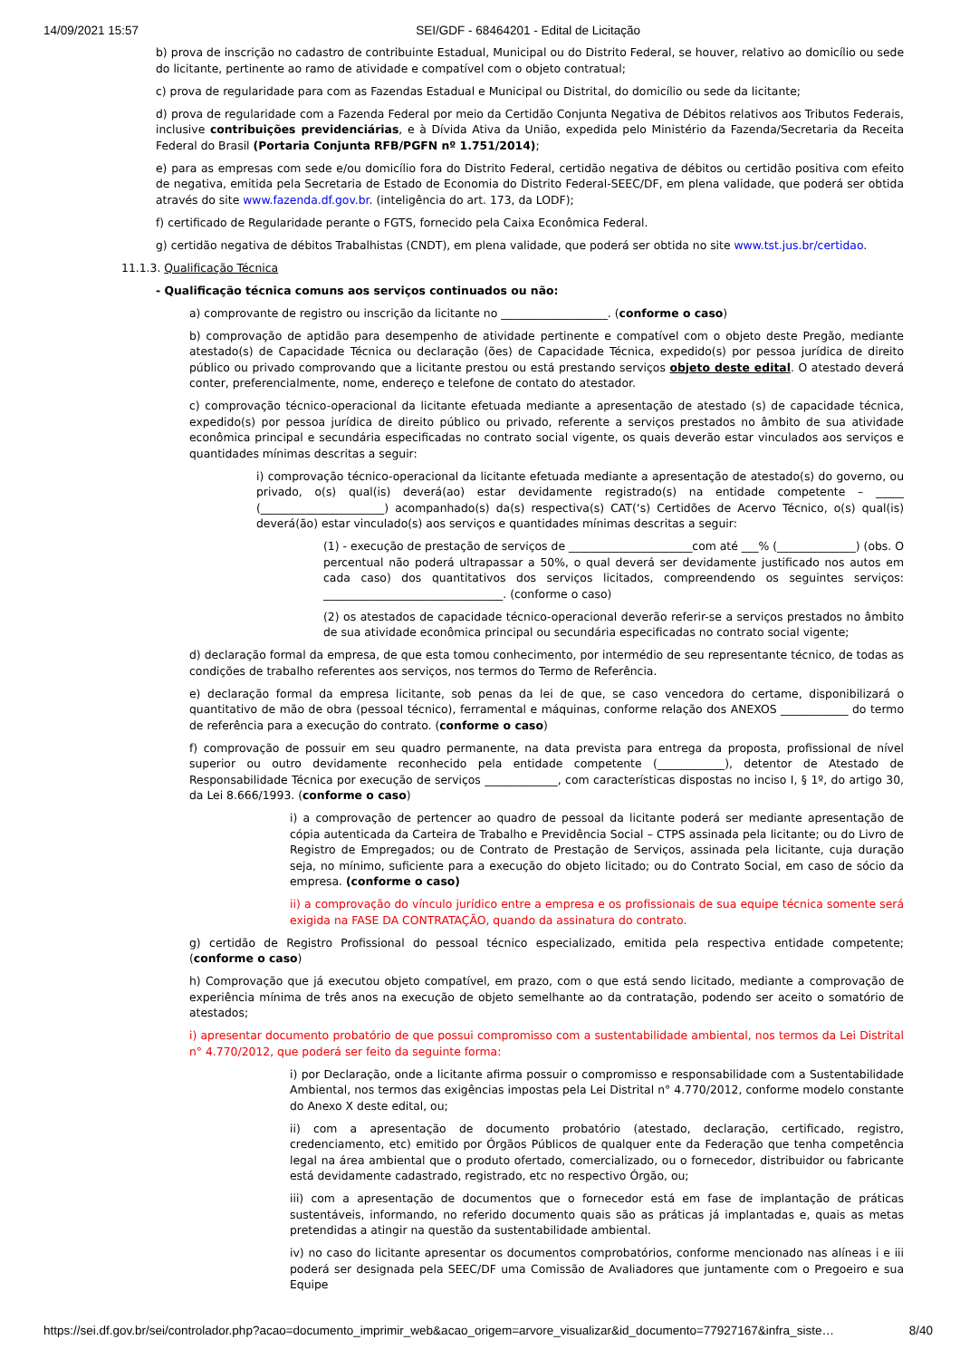14/09/2021 15:57 SEI/GDF - 68464201 - Edital de Licitação
b) prova de inscrição no cadastro de contribuinte Estadual, Municipal ou do Distrito Federal, se houver, relativo ao domicílio ou sede do licitante, pertinente ao ramo de atividade e compatível com o objeto contratual;
c) prova de regularidade para com as Fazendas Estadual e Municipal ou Distrital, do domicílio ou sede da licitante;
d) prova de regularidade com a Fazenda Federal por meio da Certidão Conjunta Negativa de Débitos relativos aos Tributos Federais, inclusive contribuições previdenciárias, e à Dívida Ativa da União, expedida pelo Ministério da Fazenda/Secretaria da Receita Federal do Brasil (Portaria Conjunta RFB/PGFN nº 1.751/2014);
e) para as empresas com sede e/ou domicílio fora do Distrito Federal, certidão negativa de débitos ou certidão positiva com efeito de negativa, emitida pela Secretaria de Estado de Economia do Distrito Federal-SEEC/DF, em plena validade, que poderá ser obtida através do site www.fazenda.df.gov.br. (inteligência do art. 173, da LODF);
f) certificado de Regularidade perante o FGTS, fornecido pela Caixa Econômica Federal.
g) certidão negativa de débitos Trabalhistas (CNDT), em plena validade, que poderá ser obtida no site www.tst.jus.br/certidao.
11.1.3. Qualificação Técnica
- Qualificação técnica comuns aos serviços continuados ou não:
a) comprovante de registro ou inscrição da licitante no ___________________. (conforme o caso)
b) comprovação de aptidão para desempenho de atividade pertinente e compatível com o objeto deste Pregão, mediante atestado(s) de Capacidade Técnica ou declaração (ões) de Capacidade Técnica, expedido(s) por pessoa jurídica de direito público ou privado comprovando que a licitante prestou ou está prestando serviços objeto deste edital. O atestado deverá conter, preferencialmente, nome, endereço e telefone de contato do atestador.
c) comprovação técnico-operacional da licitante efetuada mediante a apresentação de atestado (s) de capacidade técnica, expedido(s) por pessoa jurídica de direito público ou privado, referente a serviços prestados no âmbito de sua atividade econômica principal e secundária especificadas no contrato social vigente, os quais deverão estar vinculados aos serviços e quantidades mínimas descritas a seguir:
i) comprovação técnico-operacional da licitante efetuada mediante a apresentação de atestado(s) do governo, ou privado, o(s) qual(is) deverá(ao) estar devidamente registrado(s) na entidade competente – _____ (______________________) acompanhado(s) da(s) respectiva(s) CAT(‘s) Certidões de Acervo Técnico, o(s) qual(is) deverá(ão) estar vinculado(s) aos serviços e quantidades mínimas descritas a seguir:
(1) - execução de prestação de serviços de ______________________com até ___% (______________) (obs. O percentual não poderá ultrapassar a 50%, o qual deverá ser devidamente justificado nos autos em cada caso) dos quantitativos dos serviços licitados, compreendendo os seguintes serviços: ________________________________. (conforme o caso)
(2) os atestados de capacidade técnico-operacional deverão referir-se a serviços prestados no âmbito de sua atividade econômica principal ou secundária especificadas no contrato social vigente;
d) declaração formal da empresa, de que esta tomou conhecimento, por intermédio de seu representante técnico, de todas as condições de trabalho referentes aos serviços, nos termos do Termo de Referência.
e) declaração formal da empresa licitante, sob penas da lei de que, se caso vencedora do certame, disponibilizará o quantitativo de mão de obra (pessoal técnico), ferramental e máquinas, conforme relação dos ANEXOS ____________ do termo de referência para a execução do contrato. (conforme o caso)
f) comprovação de possuir em seu quadro permanente, na data prevista para entrega da proposta, profissional de nível superior ou outro devidamente reconhecido pela entidade competente (____________), detentor de Atestado de Responsabilidade Técnica por execução de serviços _____________, com características dispostas no inciso I, § 1º, do artigo 30, da Lei 8.666/1993. (conforme o caso)
i) a comprovação de pertencer ao quadro de pessoal da licitante poderá ser mediante apresentação de cópia autenticada da Carteira de Trabalho e Previdência Social – CTPS assinada pela licitante; ou do Livro de Registro de Empregados; ou de Contrato de Prestação de Serviços, assinada pela licitante, cuja duração seja, no mínimo, suficiente para a execução do objeto licitado; ou do Contrato Social, em caso de sócio da empresa. (conforme o caso)
ii) a comprovação do vínculo jurídico entre a empresa e os profissionais de sua equipe técnica somente será exigida na FASE DA CONTRATAÇÃO, quando da assinatura do contrato.
g) certidão de Registro Profissional do pessoal técnico especializado, emitida pela respectiva entidade competente; (conforme o caso)
h) Comprovação que já executou objeto compatível, em prazo, com o que está sendo licitado, mediante a comprovação de experiência mínima de três anos na execução de objeto semelhante ao da contratação, podendo ser aceito o somatório de atestados;
i) apresentar documento probatório de que possui compromisso com a sustentabilidade ambiental, nos termos da Lei Distrital n° 4.770/2012, que poderá ser feito da seguinte forma:
i) por Declaração, onde a licitante afirma possuir o compromisso e responsabilidade com a Sustentabilidade Ambiental, nos termos das exigências impostas pela Lei Distrital n° 4.770/2012, conforme modelo constante do Anexo X deste edital, ou;
ii) com a apresentação de documento probatório (atestado, declaração, certificado, registro, credenciamento, etc) emitido por Órgãos Públicos de qualquer ente da Federação que tenha competência legal na área ambiental que o produto ofertado, comercializado, ou o fornecedor, distribuidor ou fabricante está devidamente cadastrado, registrado, etc no respectivo Órgão, ou;
iii) com a apresentação de documentos que o fornecedor está em fase de implantação de práticas sustentáveis, informando, no referido documento quais são as práticas já implantadas e, quais as metas pretendidas a atingir na questão da sustentabilidade ambiental.
iv) no caso do licitante apresentar os documentos comprobatórios, conforme mencionado nas alíneas i e iii poderá ser designada pela SEEC/DF uma Comissão de Avaliadores que juntamente com o Pregoeiro e sua Equipe
https://sei.df.gov.br/sei/controlador.php?acao=documento_imprimir_web&acao_origem=arvore_visualizar&id_documento=77927167&infra_siste… 8/40